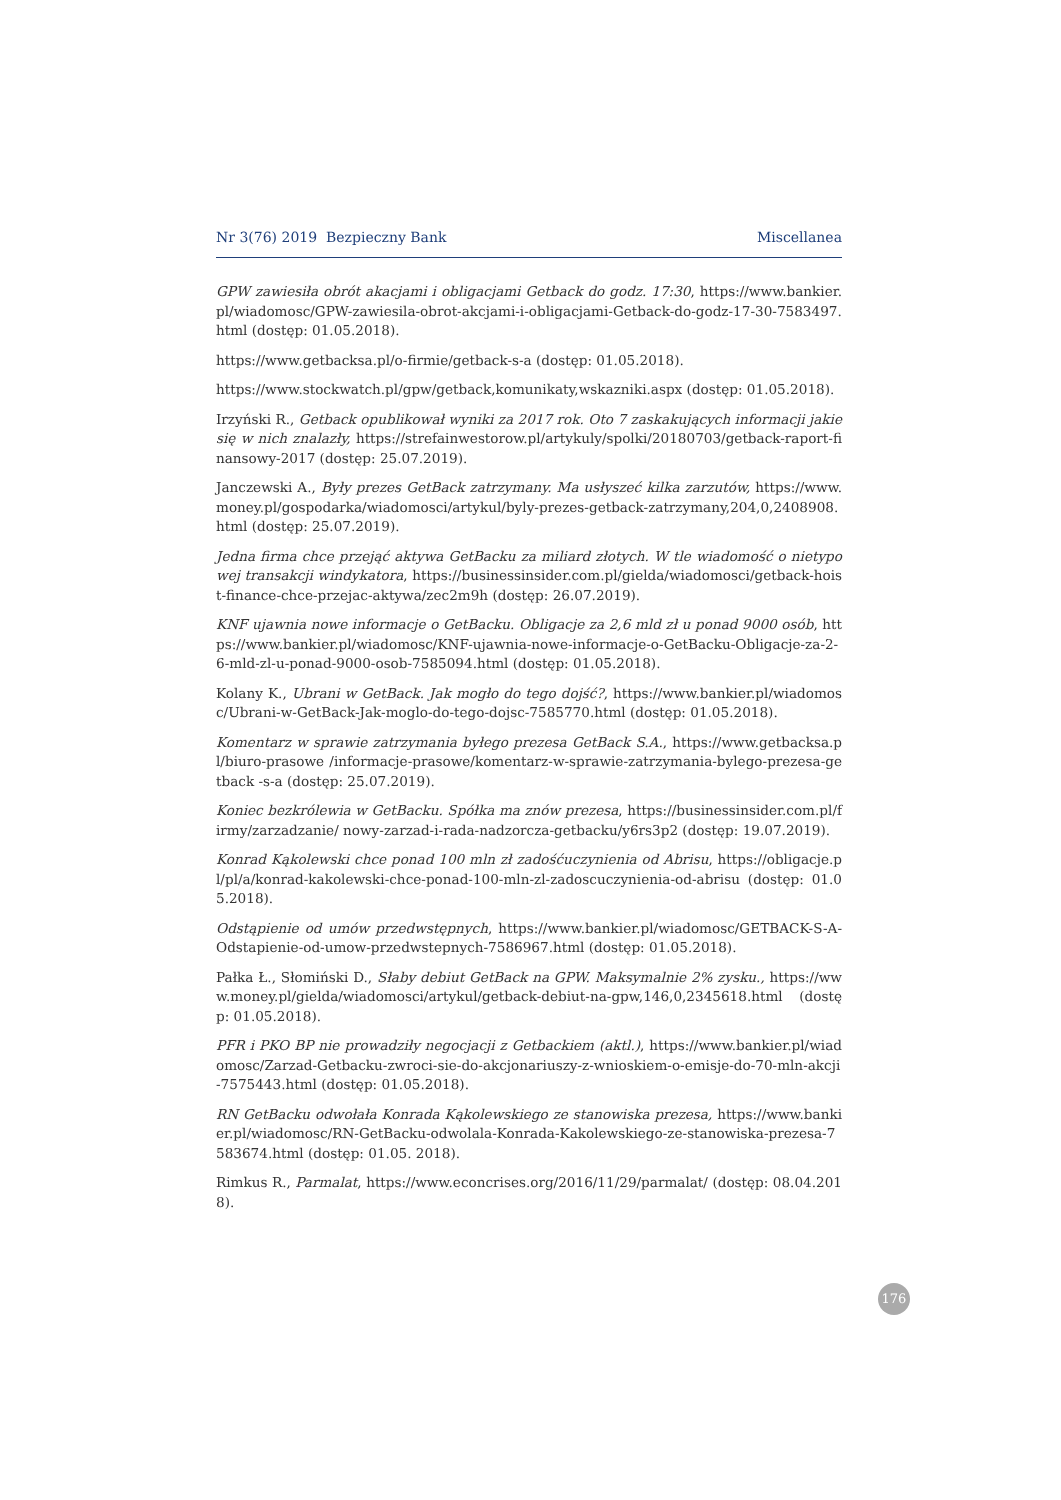Nr 3(76) 2019 Bezpieczny Bank Miscellanea
GPW zawiesiła obrót akacjami i obligacjami Getback do godz. 17:30, https://www.bankier.pl/wiadomosc/GPW-zawiesila-obrot-akcjami-i-obligacjami-Getback-do-godz-17-30-7583497.html (dostęp: 01.05.2018).
https://www.getbacksa.pl/o-firmie/getback-s-a (dostęp: 01.05.2018).
https://www.stockwatch.pl/gpw/getback,komunikaty,wskazniki.aspx (dostęp: 01.05.2018).
Irzyński R., Getback opublikował wyniki za 2017 rok. Oto 7 zaskakujących informacji jakie się w nich znalazły, https://strefainwestorow.pl/artykuly/spolki/20180703/getback-raport-finansowy-2017 (dostęp: 25.07.2019).
Janczewski A., Były prezes GetBack zatrzymany. Ma usłyszeć kilka zarzutów, https://www.money.pl/gospodarka/wiadomosci/artykul/byly-prezes-getback-zatrzymany,204,0,2408908.html (dostęp: 25.07.2019).
Jedna firma chce przejąć aktywa GetBacku za miliard złotych. W tle wiadomość o nietypowej transakcji windykatora, https://businessinsider.com.pl/gielda/wiadomosci/getback-hoist-finance-chce-przejac-aktywa/zec2m9h (dostęp: 26.07.2019).
KNF ujawnia nowe informacje o GetBacku. Obligacje za 2,6 mld zł u ponad 9000 osób, https://www.bankier.pl/wiadomosc/KNF-ujawnia-nowe-informacje-o-GetBacku-Obligacje-za-2-6-mld-zl-u-ponad-9000-osob-7585094.html (dostęp: 01.05.2018).
Kolany K., Ubrani w GetBack. Jak mogło do tego dojść?, https://www.bankier.pl/wiadomosc/Ubrani-w-GetBack-Jak-moglo-do-tego-dojsc-7585770.html (dostęp: 01.05.2018).
Komentarz w sprawie zatrzymania byłego prezesa GetBack S.A., https://www.getbacksa.pl/biuro-prasowe /informacje-prasowe/komentarz-w-sprawie-zatrzymania-bylego-prezesa-getback -s-a (dostęp: 25.07.2019).
Koniec bezkrólewia w GetBacku. Spółka ma znów prezesa, https://businessinsider.com.pl/firmy/zarzadzanie/ nowy-zarzad-i-rada-nadzorcza-getbacku/y6rs3p2 (dostęp: 19.07.2019).
Konrad Kąkolewski chce ponad 100 mln zł zadośćuczynienia od Abrisu, https://obligacje.pl/pl/a/konrad-kakolewski-chce-ponad-100-mln-zl-zadoscuczynienia-od-abrisu (dostęp: 01.05.2018).
Odstąpienie od umów przedwstępnych, https://www.bankier.pl/wiadomosc/GETBACK-S-A-Odstapienie-od-umow-przedwstepnych-7586967.html (dostęp: 01.05.2018).
Pałka Ł., Słomiński D., Słaby debiut GetBack na GPW. Maksymalnie 2% zysku., https://www.money.pl/gielda/wiadomosci/artykul/getback-debiut-na-gpw,146,0,2345618.html (dostęp: 01.05.2018).
PFR i PKO BP nie prowadziły negocjacji z Getbackiem (aktl.), https://www.bankier.pl/wiadomosc/Zarzad-Getbacku-zwroci-sie-do-akcjonariuszy-z-wnioskiem-o-emisje-do-70-mln-akcji-7575443.html (dostęp: 01.05.2018).
RN GetBacku odwołała Konrada Kąkolewskiego ze stanowiska prezesa, https://www.bankier.pl/wiadomosc/RN-GetBacku-odwolala-Konrada-Kakolewskiego-ze-stanowiska-prezesa-7583674.html (dostęp: 01.05. 2018).
Rimkus R., Parmalat, https://www.econcrises.org/2016/11/29/parmalat/ (dostęp: 08.04.2018).
176